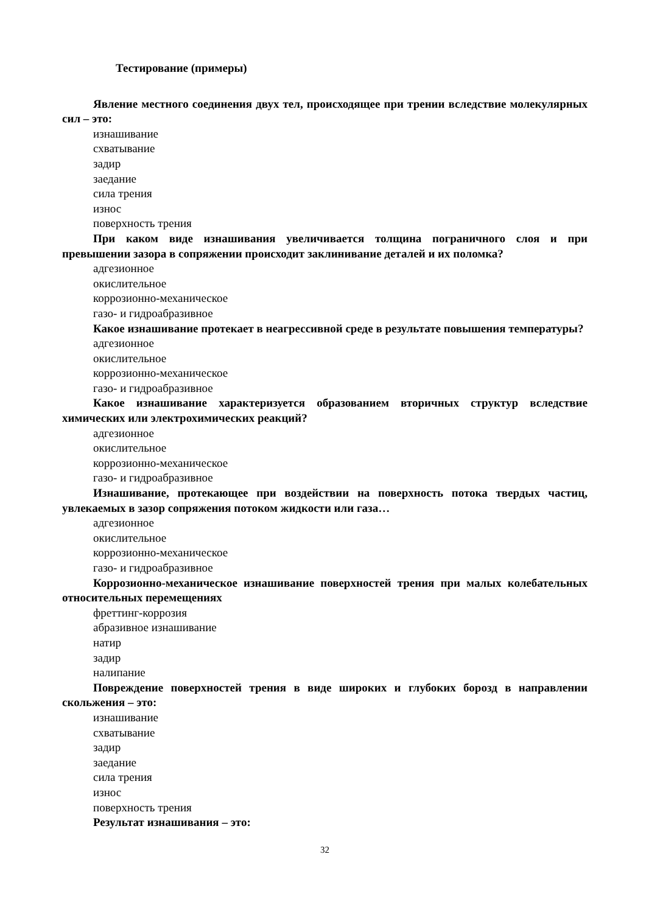Тестирование (примеры)
Явление местного соединения двух тел, происходящее при трении вследствие молекулярных сил – это:
изнашивание
схватывание
задир
заедание
сила трения
износ
поверхность трения
При каком виде изнашивания увеличивается толщина пограничного слоя и при превышении зазора в сопряжении происходит заклинивание деталей и их поломка?
адгезионное
окислительное
коррозионно-механическое
газо- и гидроабразивное
Какое изнашивание протекает в неагрессивной среде в результате повышения температуры?
адгезионное
окислительное
коррозионно-механическое
газо- и гидроабразивное
Какое изнашивание характеризуется образованием вторичных структур вследствие химических или электрохимических реакций?
адгезионное
окислительное
коррозионно-механическое
газо- и гидроабразивное
Изнашивание, протекающее при воздействии на поверхность потока твердых частиц, увлекаемых в зазор сопряжения потоком жидкости или газа…
адгезионное
окислительное
коррозионно-механическое
газо- и гидроабразивное
Коррозионно-механическое изнашивание поверхностей трения при малых колебательных относительных перемещениях
фреттинг-коррозия
абразивное изнашивание
натир
задир
налипание
Повреждение поверхностей трения в виде широких и глубоких борозд в направлении скольжения – это:
изнашивание
схватывание
задир
заедание
сила трения
износ
поверхность трения
Результат изнашивания – это:
32